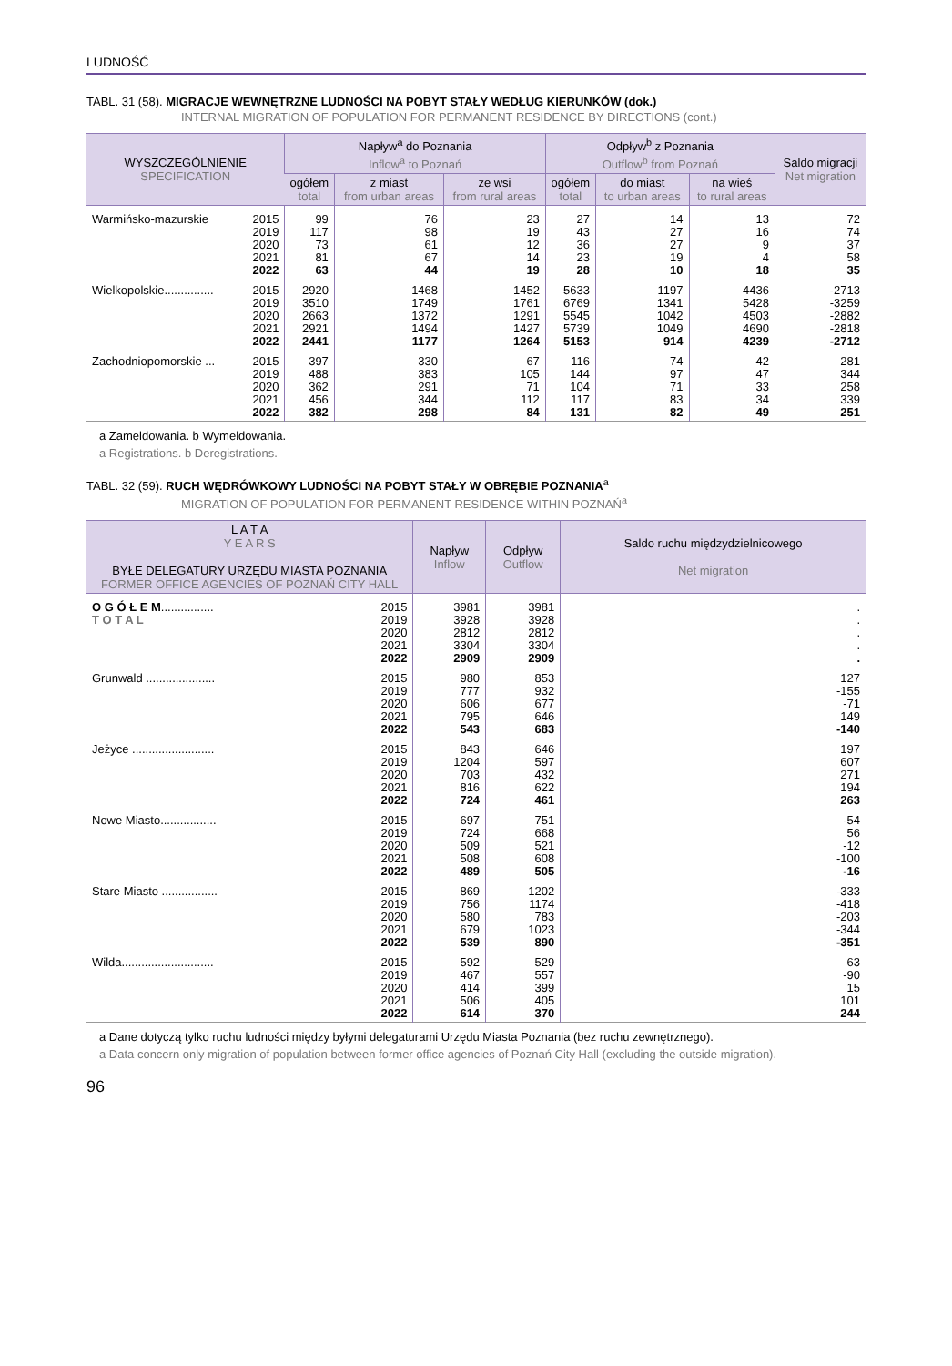LUDNOŚĆ
TABL. 31 (58). MIGRACJE WEWNĘTRZNE LUDNOŚCI NA POBYT STAŁY WEDŁUG KIERUNKÓW (dok.)
INTERNAL MIGRATION OF POPULATION FOR PERMANENT RESIDENCE BY DIRECTIONS (cont.)
| WYSZCZEGÓLNIENIE SPECIFICATION | | Napływ<sup>a</sup> do Poznania Inflow<sup>a</sup> to Poznań | | | Odpływ<sup>b</sup> z Poznania Outflow<sup>b</sup> from Poznań | | | Saldo migracji Net migration |
| --- | --- | --- | --- | --- | --- | --- | --- | --- |
| | | ogółem total | z miast from urban areas | ze wsi from rural areas | ogółem total | do miast to urban areas | na wieś to rural areas | |
| Warmińsko-mazurskie | 2015 | 99 | 76 | 23 | 27 | 14 | 13 | 72 |
| | 2019 | 117 | 98 | 19 | 43 | 27 | 16 | 74 |
| | 2020 | 73 | 61 | 12 | 36 | 27 | 9 | 37 |
| | 2021 | 81 | 67 | 14 | 23 | 19 | 4 | 58 |
| | 2022 | 63 | 44 | 19 | 28 | 10 | 18 | 35 |
| Wielkopolskie............... | 2015 | 2920 | 1468 | 1452 | 5633 | 1197 | 4436 | -2713 |
| | 2019 | 3510 | 1749 | 1761 | 6769 | 1341 | 5428 | -3259 |
| | 2020 | 2663 | 1372 | 1291 | 5545 | 1042 | 4503 | -2882 |
| | 2021 | 2921 | 1494 | 1427 | 5739 | 1049 | 4690 | -2818 |
| | 2022 | 2441 | 1177 | 1264 | 5153 | 914 | 4239 | -2712 |
| Zachodniopomorskie ... | 2015 | 397 | 330 | 67 | 116 | 74 | 42 | 281 |
| | 2019 | 488 | 383 | 105 | 144 | 97 | 47 | 344 |
| | 2020 | 362 | 291 | 71 | 104 | 71 | 33 | 258 |
| | 2021 | 456 | 344 | 112 | 117 | 83 | 34 | 339 |
| | 2022 | 382 | 298 | 84 | 131 | 82 | 49 | 251 |
a Zameldowania. b Wymeldowania.
a Registrations. b Deregistrations.
TABL. 32 (59). RUCH WĘDRÓWKOWY LUDNOŚCI NA POBYT STAŁY W OBRĘBIE POZNANIA<sup>a</sup>
MIGRATION OF POPULATION FOR PERMANENT RESIDENCE WITHIN POZNAŃ<sup>a</sup>
| L A T A Y E A R S BYŁE DELEGATURY URZĘDU MIASTA POZNANIA FORMER OFFICE AGENCIES OF POZNAŃ CITY HALL | | Napływ Inflow | Odpływ Outflow | Saldo ruchu międzydzielnicowego Net migration |
| --- | --- | --- | --- | --- |
| O G Ó Ł E M ................ | 2015 | 3981 | 3981 | . |
| T O T A L | 2019 | 3928 | 3928 | . |
| | 2020 | 2812 | 2812 | . |
| | 2021 | 3304 | 3304 | . |
| | 2022 | 2909 | 2909 | . |
| Grunwald ..................... | 2015 | 980 | 853 | 127 |
| | 2019 | 777 | 932 | -155 |
| | 2020 | 606 | 677 | -71 |
| | 2021 | 795 | 646 | 149 |
| | 2022 | 543 | 683 | -140 |
| Jeżyce ......................... | 2015 | 843 | 646 | 197 |
| | 2019 | 1204 | 597 | 607 |
| | 2020 | 703 | 432 | 271 |
| | 2021 | 816 | 622 | 194 |
| | 2022 | 724 | 461 | 263 |
| Nowe Miasto................. | 2015 | 697 | 751 | -54 |
| | 2019 | 724 | 668 | 56 |
| | 2020 | 509 | 521 | -12 |
| | 2021 | 508 | 608 | -100 |
| | 2022 | 489 | 505 | -16 |
| Stare Miasto ................. | 2015 | 869 | 1202 | -333 |
| | 2019 | 756 | 1174 | -418 |
| | 2020 | 580 | 783 | -203 |
| | 2021 | 679 | 1023 | -344 |
| | 2022 | 539 | 890 | -351 |
| Wilda............................ | 2015 | 592 | 529 | 63 |
| | 2019 | 467 | 557 | -90 |
| | 2020 | 414 | 399 | 15 |
| | 2021 | 506 | 405 | 101 |
| | 2022 | 614 | 370 | 244 |
a Dane dotyczą tylko ruchu ludności między byłymi delegaturami Urzędu Miasta Poznania (bez ruchu zewnętrznego).
a Data concern only migration of population between former office agencies of Poznań City Hall (excluding the outside migration).
96